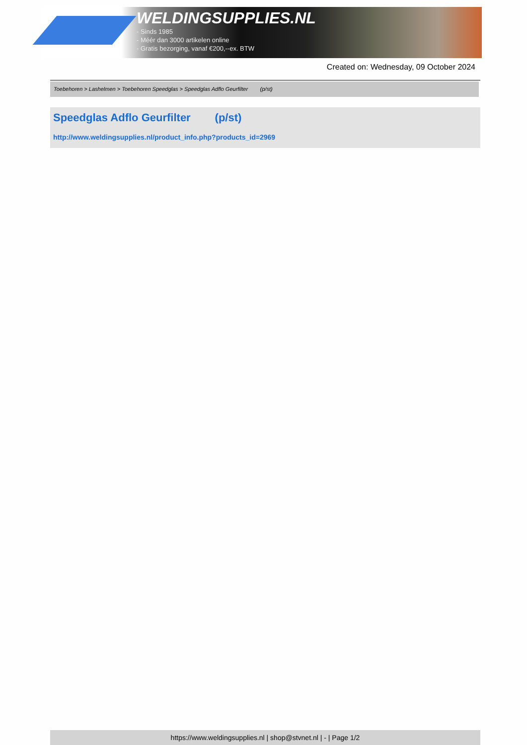WELDINGSUPPLIES.NL
- Sinds 1985
- Méér dan 3000 artikelen online
- Gratis bezorging, vanaf €200,--ex. BTW
Created on: Wednesday, 09 October 2024
Toebehoren > Lashelmen > Toebehoren Speedglas > Speedglas Adflo Geurfilter (p/st)
Speedglas Adflo Geurfilter (p/st)
http://www.weldingsupplies.nl/product_info.php?products_id=2969
https://www.weldingsupplies.nl | shop@stvnet.nl | - | Page 1/2